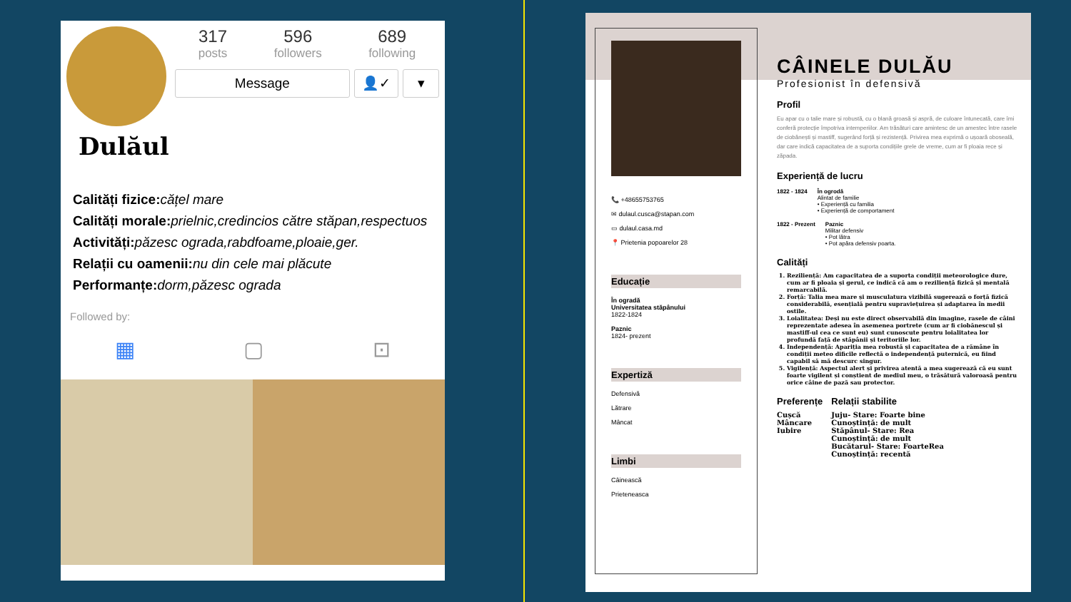317
posts
596
followers
689
following
Message 👤✓ ▾
Dulăul
Calități fizice: cățel mare
Calități morale: prielnic,credincios către stăpan,respectuos
Activități: păzesc ograda,rabdfoame,ploaie,ger.
Relații cu oamenii: nu din cele mai plăcute
Performanțe: dorm,păzesc ograda
Followed by:
▦ ▢ ⊡
📞 +48655753765
✉ dulaul.cusca@stapan.com
▭ dulaul.casa.md
📍 Prietenia popoarelor 28
Educație
În ogradă
Universitatea stăpânului
1822-1824
Paznic
1824- prezent
Expertiză
Defensivă
Lătrare
Mâncat
Limbi
Câinească
Prieteneasca
CÂINELE DULĂU
Profesionist în defensivă
Profil
Eu apar cu o talie mare și robustă, cu o blană groasă și aspră, de culoare întunecată, care îmi conferă protecție împotriva intemperiilor. Am trăsături care amintesc de un amestec între rasele de ciobănești și mastiff, sugerând forță și rezistență. Privirea mea exprimă o ușoară oboseală, dar care indică capacitatea de a suporta condițiile grele de vreme, cum ar fi ploaia rece și zăpada.
Experiență de lucru
1822 - 1824 În ogrodă
Alintat de familie
• Experiență cu familia
• Experiență de comportament
1822 - Prezent Paznic
Militar defensiv
• Pot lătra
• Pot apăra defensiv poarta.
Calități
1. Reziliență: Am capacitatea de a suporta condiții meteorologice dure, cum ar fi ploaia și gerul, ce indică că am o reziliență fizică și mentală remarcabilă.
2. Forță: Talia mea mare și musculatura vizibilă sugerează o forță fizică considerabilă, esențială pentru supraviețuirea și adaptarea în medii ostile.
3. Loialitatea: Deși nu este direct observabilă din imagine, rasele de câini reprezentate adesea în asemenea portrete (cum ar fi ciobănescul și mastiff-ul cea ce sunt eu) sunt cunoscute pentru loialitatea lor profundă față de stăpânii și teritoriile lor.
4. Independență: Apariția mea robustă și capacitatea de a rămâne în condiții meteo dificile reflectă o independență puternică, eu fiind capabil să mă descurc singur.
5. Vigilență: Aspectul alert și privirea atentă a mea sugerează că eu sunt foarte vigilent și conștient de mediul meu, o trăsătură valoroasă pentru orice câine de pază sau protector.
Preferențe
Cușcă
Mâncare
Iubire
Relații stabilite
Juju- Stare: Foarte bine
Cunoștință: de mult
Stăpânul- Stare: Rea
Cunoștință: de mult
Bucătarul- Stare: FoarteRea
Cunoștință: recentă